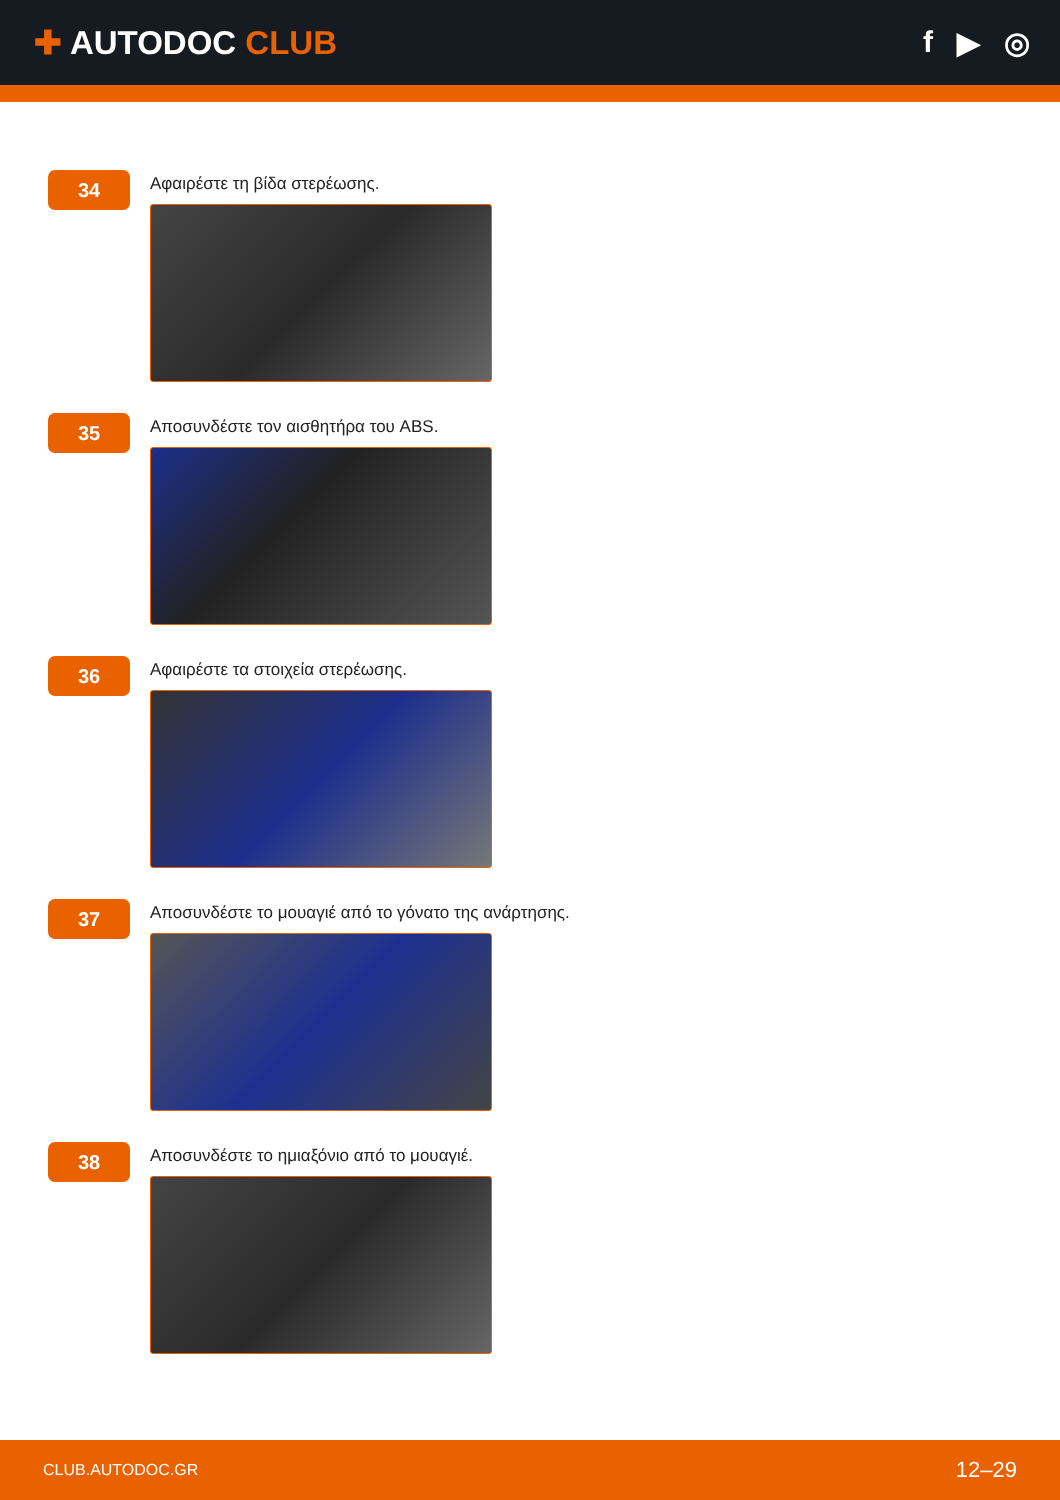✚ AUTODOC CLUB f ▶ ◎
34
Αφαιρέστε τη βίδα στερέωσης.
35
Αποσυνδέστε τον αισθητήρα του ABS.
36
Αφαιρέστε τα στοιχεία στερέωσης.
37
Αποσυνδέστε το μουαγιέ από το γόνατο της ανάρτησης.
38
Αποσυνδέστε το ημιαξόνιο από το μουαγιέ.
CLUB.AUTODOC.GR 12–29